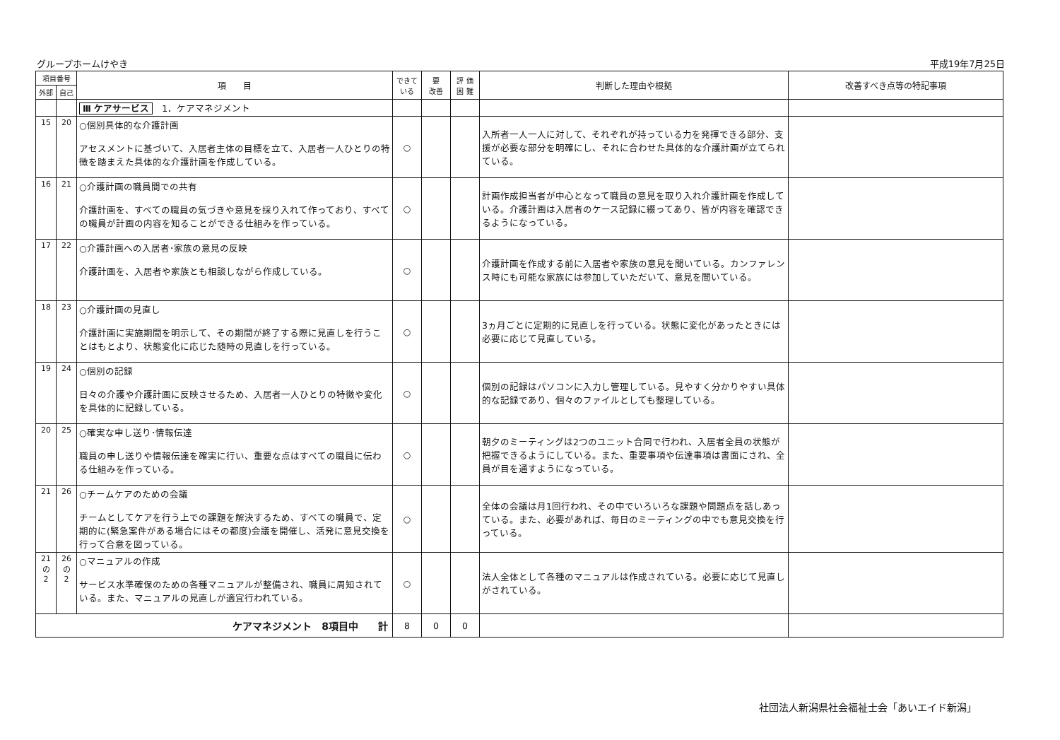グループホームけやき 平成19年7月25日
| 項目番号 | | 項 目 | できて いる | 要 改善 | 評 価 困 難 | 判断した理由や根拠 | 改善すべき点等の特記事項 |
| --- | --- | --- | --- | --- | --- | --- | --- |
| 外部 | 自己 | | | | | | |
| | | Ⅲ ケアサービス 1．ケアマネジメント | | | | | |
| 15 | 20 | ○個別具体的な介護計画 アセスメントに基づいて、入居者主体の目標を立て、入居者一人ひとりの特徴を踏まえた具体的な介護計画を作成している。 | ○ | | | 入所者一人一人に対して、それぞれが持っている力を発揮できる部分、支援が必要な部分を明確にし、それに合わせた具体的な介護計画が立てられている。 | |
| 16 | 21 | ○介護計画の職員間での共有 介護計画を、すべての職員の気づきや意見を採り入れて作っており、すべての職員が計画の内容を知ることができる仕組みを作っている。 | ○ | | | 計画作成担当者が中心となって職員の意見を取り入れ介護計画を作成している。介護計画は入居者のケース記録に綴ってあり、皆が内容を確認できるようになっている。 | |
| 17 | 22 | ○介護計画への入居者･家族の意見の反映 介護計画を、入居者や家族とも相談しながら作成している。 | ○ | | | 介護計画を作成する前に入居者や家族の意見を聞いている。カンファレンス時にも可能な家族には参加していただいて、意見を聞いている。 | |
| 18 | 23 | ○介護計画の見直し 介護計画に実施期間を明示して、その期間が終了する際に見直しを行うことはもとより、状態変化に応じた随時の見直しを行っている。 | ○ | | | 3ヵ月ごとに定期的に見直しを行っている。状態に変化があったときには必要に応じて見直している。 | |
| 19 | 24 | ○個別の記録 日々の介護や介護計画に反映させるため、入居者一人ひとりの特徴や変化を具体的に記録している。 | ○ | | | 個別の記録はパソコンに入力し管理している。見やすく分かりやすい具体的な記録であり、個々のファイルとしても整理している。 | |
| 20 | 25 | ○確実な申し送り･情報伝達 職員の申し送りや情報伝達を確実に行い、重要な点はすべての職員に伝わる仕組みを作っている。 | ○ | | | 朝夕のミーティングは2つのユニット合同で行われ、入居者全員の状態が把握できるようにしている。また、重要事項や伝達事項は書面にされ、全員が目を通すようになっている。 | |
| 21 | 26 | ○チームケアのための会議 チームとしてケアを行う上での課題を解決するため、すべての職員で、定期的に(緊急案件がある場合にはその都度)会議を開催し、活発に意見交換を行って合意を図っている。 | ○ | | | 全体の会議は月1回行われ、その中でいろいろな課題や問題点を話しあっている。また、必要があれば、毎日のミーティングの中でも意見交換を行っている。 | |
| 21 の 2 | 26 の 2 | ○マニュアルの作成 サービス水準確保のための各種マニュアルが整備され、職員に周知されている。また、マニュアルの見直しが適宜行われている。 | ○ | | | 法人全体として各種のマニュアルは作成されている。必要に応じて見直しがされている。 | |
| ケアマネジメント 8項目中 計 | | | 8 | 0 | 0 | | |
社団法人新潟県社会福祉士会「あいエイド新潟」